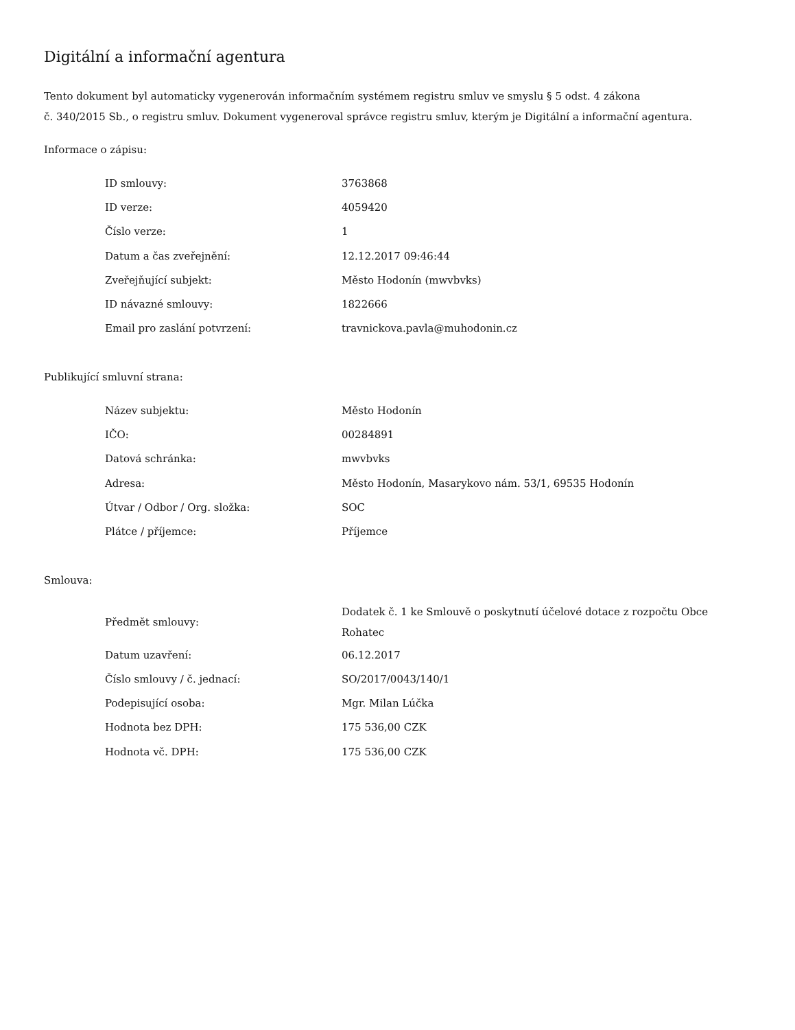Digitální a informační agentura
Tento dokument byl automaticky vygenerován informačním systémem registru smluv ve smyslu § 5 odst. 4 zákona
č. 340/2015 Sb., o registru smluv. Dokument vygeneroval správce registru smluv, kterým je Digitální a informační agentura.
Informace o zápisu:
| ID smlouvy: | 3763868 |
| ID verze: | 4059420 |
| Číslo verze: | 1 |
| Datum a čas zveřejnění: | 12.12.2017 09:46:44 |
| Zveřejňující subjekt: | Město Hodonín (mwvbvks) |
| ID návazné smlouvy: | 1822666 |
| Email pro zaslání potvrzení: | travnickova.pavla@muhodonin.cz |
Publikující smluvní strana:
| Název subjektu: | Město Hodonín |
| IČO: | 00284891 |
| Datová schránka: | mwvbvks |
| Adresa: | Město Hodonín, Masarykovo nám. 53/1, 69535 Hodonín |
| Útvar / Odbor / Org. složka: | SOC |
| Plátce / příjemce: | Příjemce |
Smlouva:
| Předmět smlouvy: | Dodatek č. 1 ke Smlouvě o poskytnutí účelové dotace z rozpočtu Obce Rohatec |
| Datum uzavření: | 06.12.2017 |
| Číslo smlouvy / č. jednací: | SO/2017/0043/140/1 |
| Podepisující osoba: | Mgr. Milan Lúčka |
| Hodnota bez DPH: | 175 536,00 CZK |
| Hodnota vč. DPH: | 175 536,00 CZK |